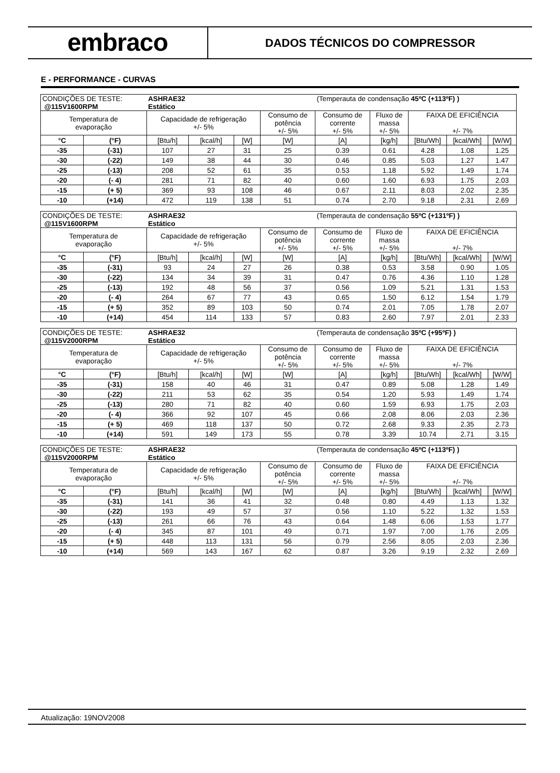embraco
DADOS TÉCNICOS DO COMPRESSOR
E - PERFORMANCE - CURVAS
| CONDIÇÕES DE TESTE: @115V1600RPM | | ASHRAE32 Estático | | | | (Temperauta de condensação 45ºC (+113ºF) ) | | | | |
| Temperatura de evaporação | | Capacidade de refrigeração +/- 5% | | | Consumo de potência +/- 5% | Consumo de corrente +/- 5% | Fluxo de massa +/- 5% | FAIXA DE EFICIÊNCIA +/- 7% | | |
| °C | (°F) | [Btu/h] | [kcal/h] | [W] | [W] | [A] | [kg/h] | [Btu/Wh] | [kcal/Wh] | [W/W] |
| -35 | (-31) | 107 | 27 | 31 | 25 | 0.39 | 0.61 | 4.28 | 1.08 | 1.25 |
| -30 | (-22) | 149 | 38 | 44 | 30 | 0.46 | 0.85 | 5.03 | 1.27 | 1.47 |
| -25 | (-13) | 208 | 52 | 61 | 35 | 0.53 | 1.18 | 5.92 | 1.49 | 1.74 |
| -20 | (- 4) | 281 | 71 | 82 | 40 | 0.60 | 1.60 | 6.93 | 1.75 | 2.03 |
| -15 | (+ 5) | 369 | 93 | 108 | 46 | 0.67 | 2.11 | 8.03 | 2.02 | 2.35 |
| -10 | (+14) | 472 | 119 | 138 | 51 | 0.74 | 2.70 | 9.18 | 2.31 | 2.69 |
| CONDIÇÕES DE TESTE: @115V1600RPM | | ASHRAE32 Estático | | | | (Temperauta de condensação 55ºC (+131ºF) ) | | | | |
| Temperatura de evaporação | | Capacidade de refrigeração +/- 5% | | | Consumo de potência +/- 5% | Consumo de corrente +/- 5% | Fluxo de massa +/- 5% | FAIXA DE EFICIÊNCIA +/- 7% | | |
| °C | (°F) | [Btu/h] | [kcal/h] | [W] | [W] | [A] | [kg/h] | [Btu/Wh] | [kcal/Wh] | [W/W] |
| -35 | (-31) | 93 | 24 | 27 | 26 | 0.38 | 0.53 | 3.58 | 0.90 | 1.05 |
| -30 | (-22) | 134 | 34 | 39 | 31 | 0.47 | 0.76 | 4.36 | 1.10 | 1.28 |
| -25 | (-13) | 192 | 48 | 56 | 37 | 0.56 | 1.09 | 5.21 | 1.31 | 1.53 |
| -20 | (- 4) | 264 | 67 | 77 | 43 | 0.65 | 1.50 | 6.12 | 1.54 | 1.79 |
| -15 | (+ 5) | 352 | 89 | 103 | 50 | 0.74 | 2.01 | 7.05 | 1.78 | 2.07 |
| -10 | (+14) | 454 | 114 | 133 | 57 | 0.83 | 2.60 | 7.97 | 2.01 | 2.33 |
| CONDIÇÕES DE TESTE: @115V2000RPM | | ASHRAE32 Estático | | | | (Temperauta de condensação 35ºC (+95ºF) ) | | | | |
| Temperatura de evaporação | | Capacidade de refrigeração +/- 5% | | | Consumo de potência +/- 5% | Consumo de corrente +/- 5% | Fluxo de massa +/- 5% | FAIXA DE EFICIÊNCIA +/- 7% | | |
| °C | (°F) | [Btu/h] | [kcal/h] | [W] | [W] | [A] | [kg/h] | [Btu/Wh] | [kcal/Wh] | [W/W] |
| -35 | (-31) | 158 | 40 | 46 | 31 | 0.47 | 0.89 | 5.08 | 1.28 | 1.49 |
| -30 | (-22) | 211 | 53 | 62 | 35 | 0.54 | 1.20 | 5.93 | 1.49 | 1.74 |
| -25 | (-13) | 280 | 71 | 82 | 40 | 0.60 | 1.59 | 6.93 | 1.75 | 2.03 |
| -20 | (- 4) | 366 | 92 | 107 | 45 | 0.66 | 2.08 | 8.06 | 2.03 | 2.36 |
| -15 | (+ 5) | 469 | 118 | 137 | 50 | 0.72 | 2.68 | 9.33 | 2.35 | 2.73 |
| -10 | (+14) | 591 | 149 | 173 | 55 | 0.78 | 3.39 | 10.74 | 2.71 | 3.15 |
| CONDIÇÕES DE TESTE: @115V2000RPM | | ASHRAE32 Estático | | | | (Temperauta de condensação 45ºC (+113ºF) ) | | | | |
| Temperatura de evaporação | | Capacidade de refrigeração +/- 5% | | | Consumo de potência +/- 5% | Consumo de corrente +/- 5% | Fluxo de massa +/- 5% | FAIXA DE EFICIÊNCIA +/- 7% | | |
| °C | (°F) | [Btu/h] | [kcal/h] | [W] | [W] | [A] | [kg/h] | [Btu/Wh] | [kcal/Wh] | [W/W] |
| -35 | (-31) | 141 | 36 | 41 | 32 | 0.48 | 0.80 | 4.49 | 1.13 | 1.32 |
| -30 | (-22) | 193 | 49 | 57 | 37 | 0.56 | 1.10 | 5.22 | 1.32 | 1.53 |
| -25 | (-13) | 261 | 66 | 76 | 43 | 0.64 | 1.48 | 6.06 | 1.53 | 1.77 |
| -20 | (- 4) | 345 | 87 | 101 | 49 | 0.71 | 1.97 | 7.00 | 1.76 | 2.05 |
| -15 | (+ 5) | 448 | 113 | 131 | 56 | 0.79 | 2.56 | 8.05 | 2.03 | 2.36 |
| -10 | (+14) | 569 | 143 | 167 | 62 | 0.87 | 3.26 | 9.19 | 2.32 | 2.69 |
Atualização: 19NOV2008